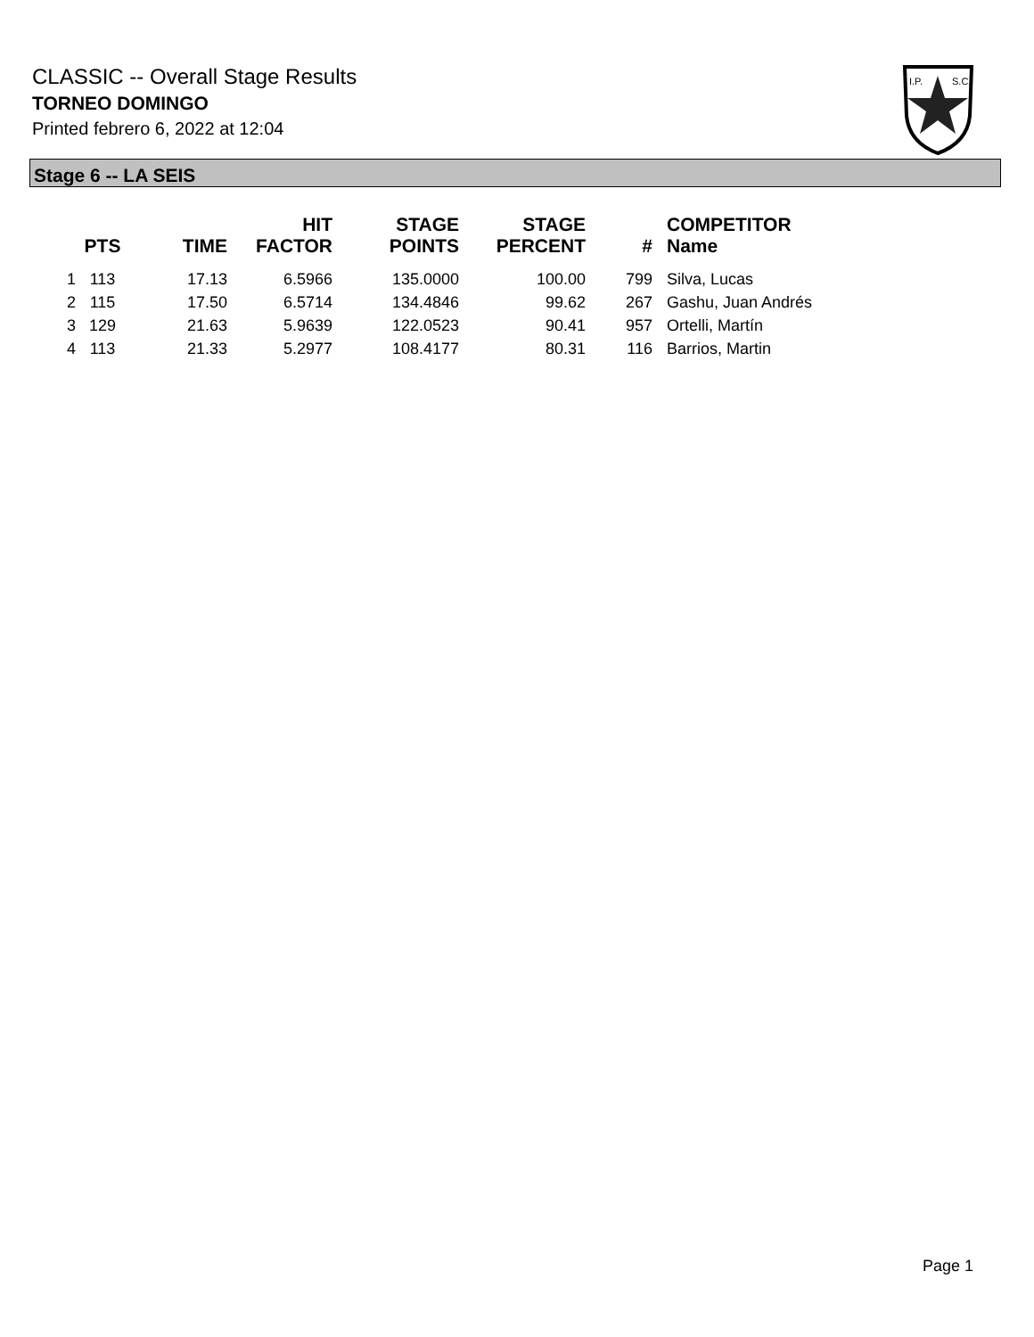CLASSIC -- Overall Stage Results
TORNEO DOMINGO
Printed febrero 6, 2022 at 12:04
I.P.
S.C.
Stage 6 -- LA SEIS
| | PTS | TIME | HIT FACTOR | STAGE POINTS | STAGE PERCENT | # | COMPETITOR Name |
| --- | --- | --- | --- | --- | --- | --- | --- |
| 1 | 113 | 17.13 | 6.5966 | 135.0000 | 100.00 | 799 | Silva, Lucas |
| 2 | 115 | 17.50 | 6.5714 | 134.4846 | 99.62 | 267 | Gashu, Juan Andrés |
| 3 | 129 | 21.63 | 5.9639 | 122.0523 | 90.41 | 957 | Ortelli, Martín |
| 4 | 113 | 21.33 | 5.2977 | 108.4177 | 80.31 | 116 | Barrios, Martin |
Page 1